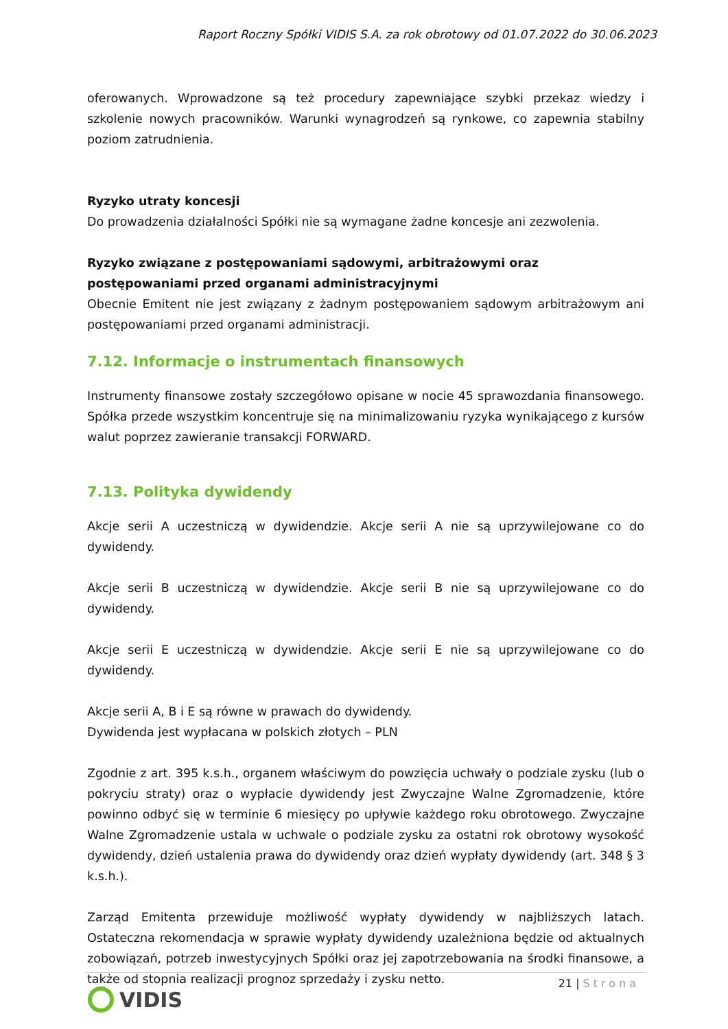Raport Roczny Spółki VIDIS S.A. za rok obrotowy od 01.07.2022 do 30.06.2023
oferowanych. Wprowadzone są też procedury zapewniające szybki przekaz wiedzy i szkolenie nowych pracowników. Warunki wynagrodzeń są rynkowe, co zapewnia stabilny poziom zatrudnienia.
Ryzyko utraty koncesji
Do prowadzenia działalności Spółki nie są wymagane żadne koncesje ani zezwolenia.
Ryzyko związane z postępowaniami sądowymi, arbitrażowymi oraz postępowaniami przed organami administracyjnymi
Obecnie Emitent nie jest związany z żadnym postępowaniem sądowym arbitrażowym ani postępowaniami przed organami administracji.
7.12. Informacje o instrumentach finansowych
Instrumenty finansowe zostały szczegółowo opisane w nocie 45 sprawozdania finansowego. Spółka przede wszystkim koncentruje się na minimalizowaniu ryzyka wynikającego z kursów walut poprzez zawieranie transakcji FORWARD.
7.13. Polityka dywidendy
Akcje serii A uczestniczą w dywidendzie. Akcje serii A nie są uprzywilejowane co do dywidendy.
Akcje serii B uczestniczą w dywidendzie. Akcje serii B nie są uprzywilejowane co do dywidendy.
Akcje serii E uczestniczą w dywidendzie. Akcje serii E nie są uprzywilejowane co do dywidendy.
Akcje serii A, B i E są równe w prawach do dywidendy.
Dywidenda jest wypłacana w polskich złotych – PLN
Zgodnie z art. 395 k.s.h., organem właściwym do powzięcia uchwały o podziale zysku (lub o pokryciu straty) oraz o wypłacie dywidendy jest Zwyczajne Walne Zgromadzenie, które powinno odbyć się w terminie 6 miesięcy po upływie każdego roku obrotowego. Zwyczajne Walne Zgromadzenie ustala w uchwale o podziale zysku za ostatni rok obrotowy wysokość dywidendy, dzień ustalenia prawa do dywidendy oraz dzień wypłaty dywidendy (art. 348 § 3 k.s.h.).
Zarząd Emitenta przewiduje możliwość wypłaty dywidendy w najbliższych latach. Ostateczna rekomendacja w sprawie wypłaty dywidendy uzależniona będzie od aktualnych zobowiązań, potrzeb inwestycyjnych Spółki oraz jej zapotrzebowania na środki finansowe, a także od stopnia realizacji prognoz sprzedaży i zysku netto.
21 | Strona
VIDIS